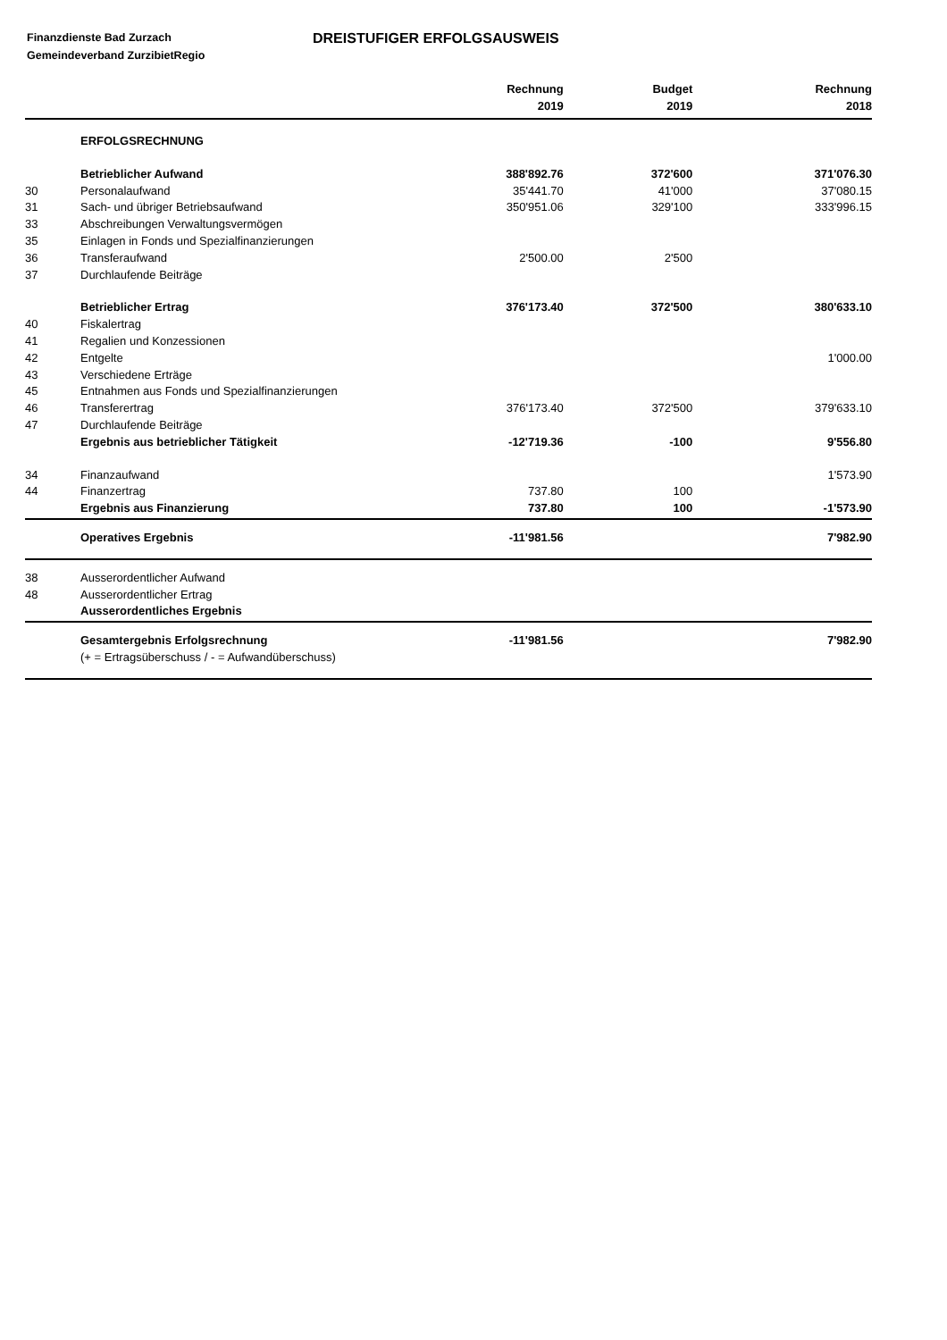Finanzdienste Bad Zurzach
Gemeindeverband ZurzibietRegio
DREISTUFIGER ERFOLGSAUSWEIS
| | | Rechnung 2019 | Budget 2019 | Rechnung 2018 |
| --- | --- | --- | --- | --- |
| | ERFOLGSRECHNUNG | | | |
| | Betrieblicher Aufwand | 388'892.76 | 372'600 | 371'076.30 |
| 30 | Personalaufwand | 35'441.70 | 41'000 | 37'080.15 |
| 31 | Sach- und übriger Betriebsaufwand | 350'951.06 | 329'100 | 333'996.15 |
| 33 | Abschreibungen Verwaltungsvermögen | | | |
| 35 | Einlagen in Fonds und Spezialfinanzierungen | | | |
| 36 | Transferaufwand | 2'500.00 | 2'500 | |
| 37 | Durchlaufende Beiträge | | | |
| | Betrieblicher Ertrag | 376'173.40 | 372'500 | 380'633.10 |
| 40 | Fiskalertrag | | | |
| 41 | Regalien und Konzessionen | | | |
| 42 | Entgelte | | | 1'000.00 |
| 43 | Verschiedene Erträge | | | |
| 45 | Entnahmen aus Fonds und Spezialfinanzierungen | | | |
| 46 | Transferertrag | 376'173.40 | 372'500 | 379'633.10 |
| 47 | Durchlaufende Beiträge | | | |
| | Ergebnis aus betrieblicher Tätigkeit | -12'719.36 | -100 | 9'556.80 |
| 34 | Finanzaufwand | | | 1'573.90 |
| 44 | Finanzertrag | 737.80 | 100 | |
| | Ergebnis aus Finanzierung | 737.80 | 100 | -1'573.90 |
| | Operatives Ergebnis | -11'981.56 | | 7'982.90 |
| 38 | Ausserordentlicher Aufwand | | | |
| 48 | Ausserordentlicher Ertrag | | | |
| | Ausserordentliches Ergebnis | | | |
| | Gesamtergebnis Erfolgsrechnung | -11'981.56 | | 7'982.90 |
| | (+ = Ertragsüberschuss / - = Aufwandüberschuss) | | | |